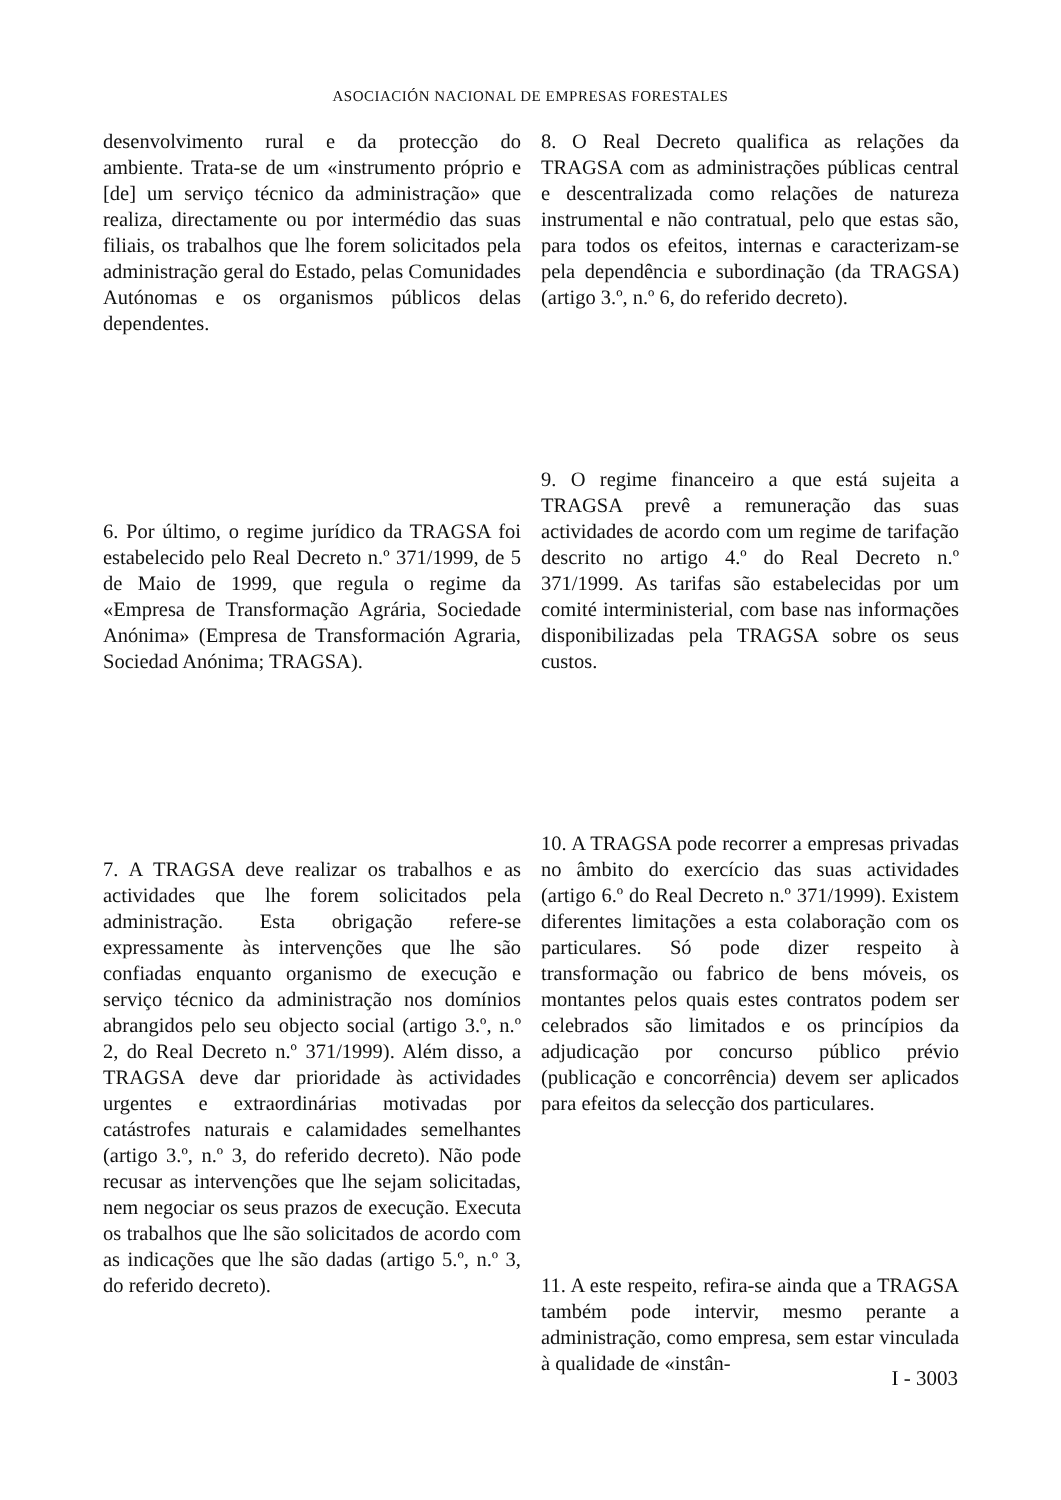ASOCIACIÓN NACIONAL DE EMPRESAS FORESTALES
desenvolvimento rural e da protecção do ambiente. Trata-se de um «instrumento próprio e [de] um serviço técnico da administração» que realiza, directamente ou por intermédio das suas filiais, os trabalhos que lhe forem solicitados pela administração geral do Estado, pelas Comunidades Autónomas e os organismos públicos delas dependentes.
6. Por último, o regime jurídico da TRAGSA foi estabelecido pelo Real Decreto n.º 371/1999, de 5 de Maio de 1999, que regula o regime da «Empresa de Transformação Agrária, Sociedade Anónima» (Empresa de Transformación Agraria, Sociedad Anónima; TRAGSA).
7. A TRAGSA deve realizar os trabalhos e as actividades que lhe forem solicitados pela administração. Esta obrigação refere-se expressamente às intervenções que lhe são confiadas enquanto organismo de execução e serviço técnico da administração nos domínios abrangidos pelo seu objecto social (artigo 3.º, n.º 2, do Real Decreto n.º 371/1999). Além disso, a TRAGSA deve dar prioridade às actividades urgentes e extraordinárias motivadas por catástrofes naturais e calamidades semelhantes (artigo 3.º, n.º 3, do referido decreto). Não pode recusar as intervenções que lhe sejam solicitadas, nem negociar os seus prazos de execução. Executa os trabalhos que lhe são solicitados de acordo com as indicações que lhe são dadas (artigo 5.º, n.º 3, do referido decreto).
8. O Real Decreto qualifica as relações da TRAGSA com as administrações públicas central e descentralizada como relações de natureza instrumental e não contratual, pelo que estas são, para todos os efeitos, internas e caracterizam-se pela dependência e subordinação (da TRAGSA) (artigo 3.º, n.º 6, do referido decreto).
9. O regime financeiro a que está sujeita a TRAGSA prevê a remuneração das suas actividades de acordo com um regime de tarifação descrito no artigo 4.º do Real Decreto n.º 371/1999. As tarifas são estabelecidas por um comité interministerial, com base nas informações disponibilizadas pela TRAGSA sobre os seus custos.
10. A TRAGSA pode recorrer a empresas privadas no âmbito do exercício das suas actividades (artigo 6.º do Real Decreto n.º 371/1999). Existem diferentes limitações a esta colaboração com os particulares. Só pode dizer respeito à transformação ou fabrico de bens móveis, os montantes pelos quais estes contratos podem ser celebrados são limitados e os princípios da adjudicação por concurso público prévio (publicação e concorrência) devem ser aplicados para efeitos da selecção dos particulares.
11. A este respeito, refira-se ainda que a TRAGSA também pode intervir, mesmo perante a administração, como empresa, sem estar vinculada à qualidade de «instân-
I - 3003